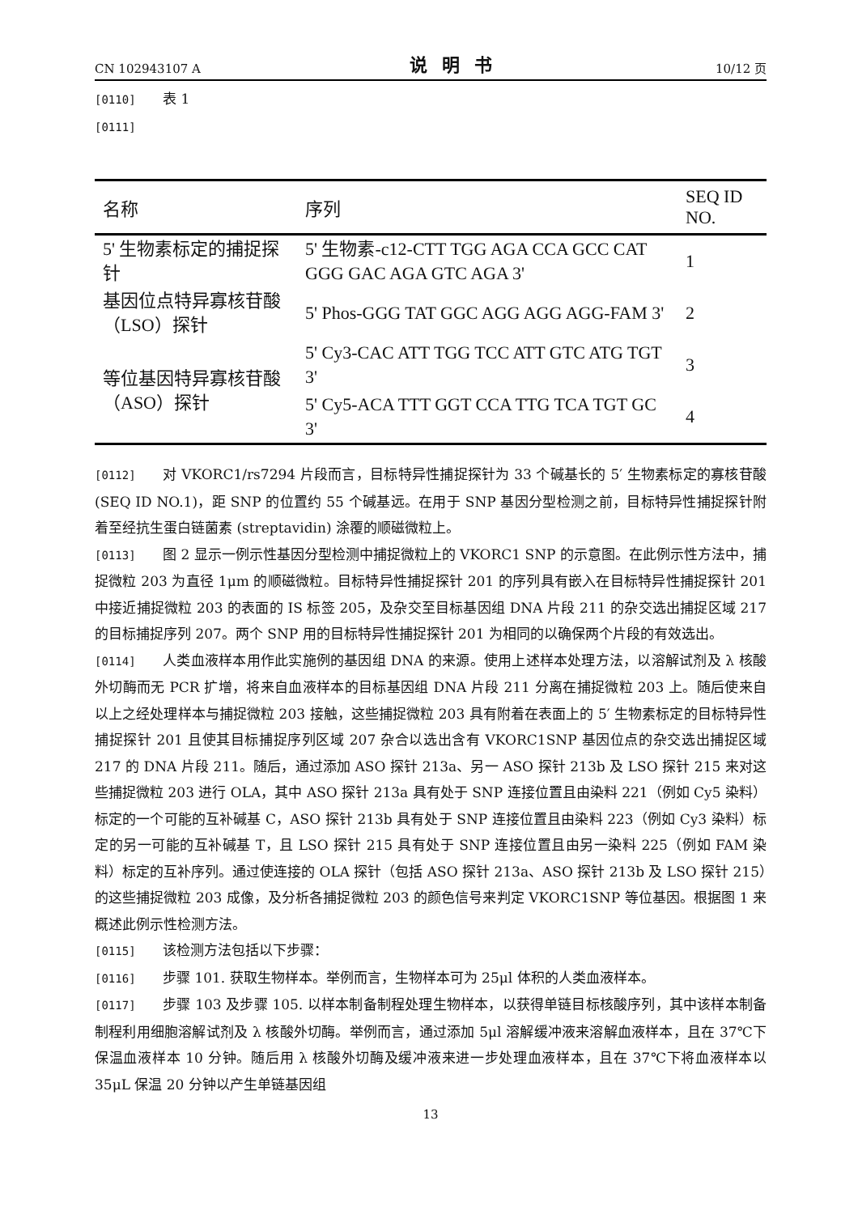CN 102943107 A 说明书 10/12 页
[0110] 表 1
[0111]
| 名称 | 序列 | SEQ ID NO. |
| --- | --- | --- |
| 5' 生物素标定的捕捉探针 | 5' 生物素-c12-CTT TGG AGA CCA GCC CAT GGG GAC AGA GTC AGA 3' | 1 |
| 基因位点特异寡核苷酸（LSO）探针 | 5' Phos-GGG TAT GGC AGG AGG AGG-FAM 3' | 2 |
| 等位基因特异寡核苷酸（ASO）探针 | 5' Cy3-CAC ATT TGG TCC ATT GTC ATG TGT 3' | 3 |
| | 5' Cy5-ACA TTT GGT CCA TTG TCA TGT GC 3' | 4 |
[0112] 对 VKORC1/rs7294 片段而言，目标特异性捕捉探针为 33 个碱基长的 5′ 生物素标定的寡核苷酸 (SEQ ID NO.1)，距 SNP 的位置约 55 个碱基远。在用于 SNP 基因分型检测之前，目标特异性捕捉探针附着至经抗生蛋白链菌素 (streptavidin) 涂覆的顺磁微粒上。
[0113] 图 2 显示一例示性基因分型检测中捕捉微粒上的 VKORC1 SNP 的示意图。在此例示性方法中，捕捉微粒 203 为直径 1μm 的顺磁微粒。目标特异性捕捉探针 201 的序列具有嵌入在目标特异性捕捉探针 201 中接近捕捉微粒 203 的表面的 IS 标签 205，及杂交至目标基因组 DNA 片段 211 的杂交选出捕捉区域 217 的目标捕捉序列 207。两个 SNP 用的目标特异性捕捉探针 201 为相同的以确保两个片段的有效选出。
[0114] 人类血液样本用作此实施例的基因组 DNA 的来源。使用上述样本处理方法，以溶解试剂及 λ 核酸外切酶而无 PCR 扩增，将来自血液样本的目标基因组 DNA 片段 211 分离在捕捉微粒 203 上。随后使来自以上之经处理样本与捕捉微粒 203 接触，这些捕捉微粒 203 具有附着在表面上的 5′ 生物素标定的目标特异性捕捉探针 201 且使其目标捕捉序列区域 207 杂合以选出含有 VKORC1SNP 基因位点的杂交选出捕捉区域 217 的 DNA 片段 211。随后，通过添加 ASO 探针 213a、另一 ASO 探针 213b 及 LSO 探针 215 来对这些捕捉微粒 203 进行 OLA，其中 ASO 探针 213a 具有处于 SNP 连接位置且由染料 221（例如 Cy5 染料）标定的一个可能的互补碱基 C，ASO 探针 213b 具有处于 SNP 连接位置且由染料 223（例如 Cy3 染料）标定的另一可能的互补碱基 T，且 LSO 探针 215 具有处于 SNP 连接位置且由另一染料 225（例如 FAM 染料）标定的互补序列。通过使连接的 OLA 探针（包括 ASO 探针 213a、ASO 探针 213b 及 LSO 探针 215）的这些捕捉微粒 203 成像，及分析各捕捉微粒 203 的颜色信号来判定 VKORC1SNP 等位基因。根据图 1 来概述此例示性检测方法。
[0115] 该检测方法包括以下步骤：
[0116] 步骤 101. 获取生物样本。举例而言，生物样本可为 25μl 体积的人类血液样本。
[0117] 步骤 103 及步骤 105. 以样本制备制程处理生物样本，以获得单链目标核酸序列，其中该样本制备制程利用细胞溶解试剂及 λ 核酸外切酶。举例而言，通过添加 5μl 溶解缓冲液来溶解血液样本，且在 37℃下保温血液样本 10 分钟。随后用 λ 核酸外切酶及缓冲液来进一步处理血液样本，且在 37℃下将血液样本以 35μL 保温 20 分钟以产生单链基因组
13